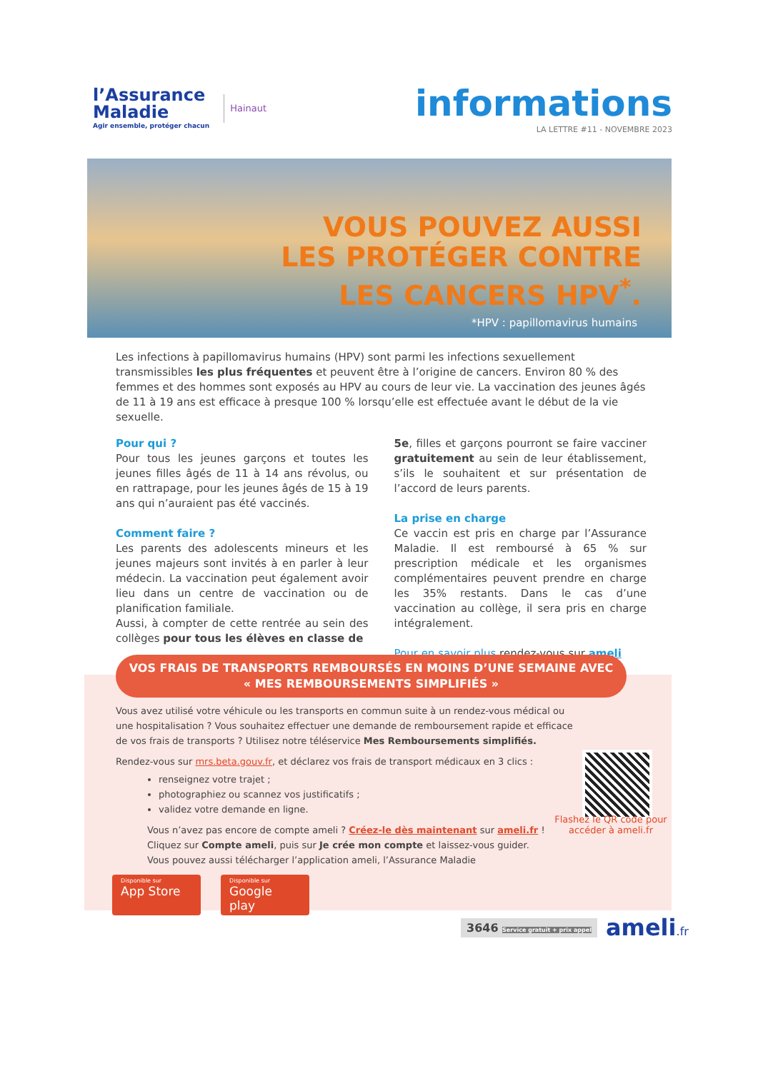l’Assurance
Maladie
Agir ensemble, protéger chacun
Hainaut
informations
LA LETTRE #11 - NOVEMBRE 2023
VOUS POUVEZ AUSSI
LES PROTÉGER CONTRE
LES CANCERS HPV<sup>*</sup>.
*HPV : papillomavirus humains
Les infections à papillomavirus humains (HPV) sont parmi les infections sexuellement transmissibles les plus fréquentes et peuvent être à l’origine de cancers. Environ 80 % des femmes et des hommes sont exposés au HPV au cours de leur vie. La vaccination des jeunes âgés de 11 à 19 ans est efficace à presque 100 % lorsqu’elle est effectuée avant le début de la vie sexuelle.
Pour qui ?
Pour tous les jeunes garçons et toutes les jeunes filles âgés de 11 à 14 ans révolus, ou en rattrapage, pour les jeunes âgés de 15 à 19 ans qui n’auraient pas été vaccinés.
Comment faire ?
Les parents des adolescents mineurs et les jeunes majeurs sont invités à en parler à leur médecin. La vaccination peut également avoir lieu dans un centre de vaccination ou de planification familiale.
Aussi, à compter de cette rentrée au sein des collèges pour tous les élèves en classe de
5e, filles et garçons pourront se faire vacciner gratuitement au sein de leur établissement, s’ils le souhaitent et sur présentation de l’accord de leurs parents.
La prise en charge
Ce vaccin est pris en charge par l’Assurance Maladie. Il est remboursé à 65 % sur prescription médicale et les organismes complémentaires peuvent prendre en charge les 35% restants. Dans le cas d’une vaccination au collège, il sera pris en charge intégralement.
Pour en savoir plus rendez-vous sur ameli
VOS FRAIS DE TRANSPORTS REMBOURSÉS EN MOINS D’UNE SEMAINE AVEC
« MES REMBOURSEMENTS SIMPLIFIÉS »
Vous avez utilisé votre véhicule ou les transports en commun suite à un rendez-vous médical ou une hospitalisation ? Vous souhaitez effectuer une demande de remboursement rapide et efficace de vos frais de transports ? Utilisez notre téléservice Mes Remboursements simplifiés.
Rendez-vous sur mrs.beta.gouv.fr, et déclarez vos frais de transport médicaux en 3 clics :
renseignez votre trajet ;
photographiez ou scannez vos justificatifs ;
validez votre demande en ligne.
Vous n’avez pas encore de compte ameli ? Créez-le dès maintenant sur ameli.fr !
Cliquez sur Compte ameli, puis sur Je crée mon compte et laissez-vous guider.
Vous pouvez aussi télécharger l’application ameli, l’Assurance Maladie
Flashez le QR code pour accéder à ameli.fr
Disponible sur
App Store Disponible sur
Google play
3646 Service gratuit + prix appel ameli.fr